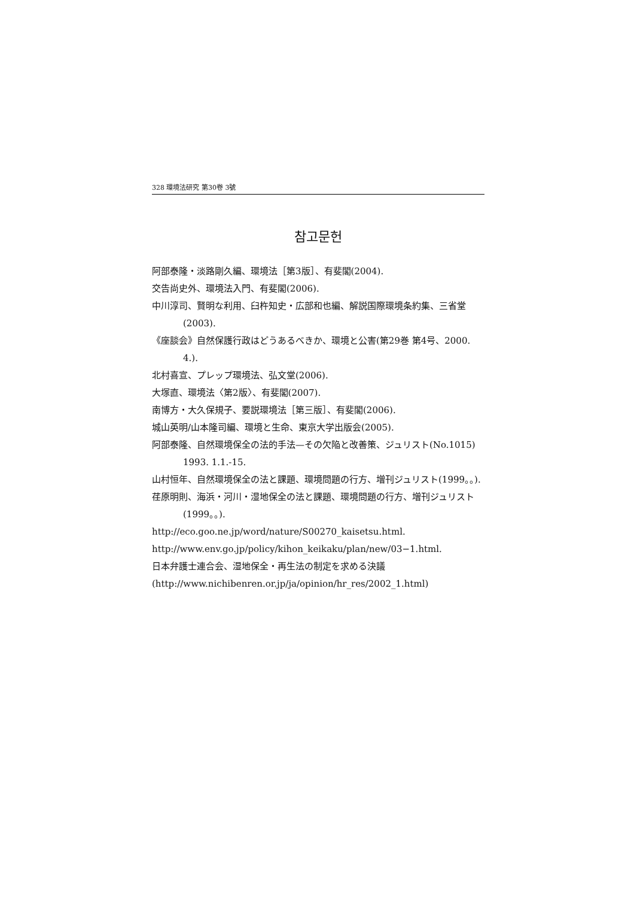328 環境法研究 第30卷 3號
참고문헌
阿部泰隆・淡路剛久編、環境法［第3版］、有斐閣(2004).
交告尚史外、環境法入門、有斐閣(2006).
中川淳司、賢明な利用、臼杵知史・広部和也編、解説国際環境条約集、三省堂(2003).
《座談会》自然保護行政はどうあるべきか、環境と公害(第29巻 第4号、2000. 4.).
北村喜宣、プレップ環境法、弘文堂(2006).
大塚直、環境法〈第2版〉、有斐閣(2007).
南博方・大久保規子、要説環境法［第三版］、有斐閣(2006).
城山英明/山本隆司編、環境と生命、東京大学出版会(2005).
阿部泰隆、自然環境保全の法的手法—その欠陥と改善策、ジュリスト(No.1015) 1993. 1.1.-15.
山村恒年、自然環境保全の法と課題、環境問題の行方、増刊ジュリスト(1999。。).
荏原明則、海浜・河川・湿地保全の法と課題、環境問題の行方、増刊ジュリスト(1999。。).
http://eco.goo.ne.jp/word/nature/S00270_kaisetsu.html.
http://www.env.go.jp/policy/kihon_keikaku/plan/new/03−1.html.
日本弁護士連合会、湿地保全・再生法の制定を求める決議
(http://www.nichibenren.or.jp/ja/opinion/hr_res/2002_1.html)